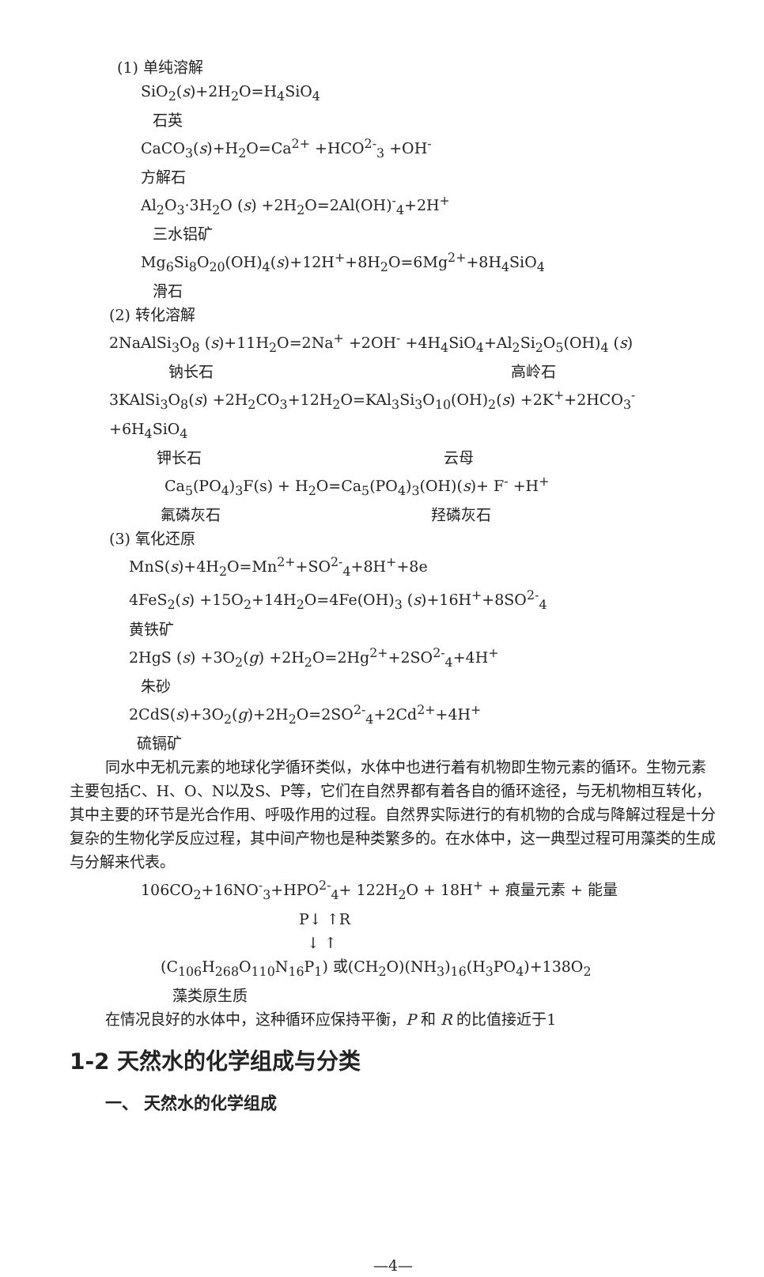(1) 单纯溶解
SiO<sub>2</sub>(s)+2H<sub>2</sub>O=H<sub>4</sub>SiO<sub>4</sub>
石英
CaCO<sub>3</sub>(s)+H<sub>2</sub>O=Ca<sup>2+</sup> +HCO<sup>2-</sup><sub>3</sub> +OH<sup>-</sup>
方解石
Al<sub>2</sub>O<sub>3</sub>·3H<sub>2</sub>O (s) +2H<sub>2</sub>O=2Al(OH)<sup>-</sup><sub>4</sub>+2H<sup>+</sup>
三水铝矿
Mg<sub>6</sub>Si<sub>8</sub>O<sub>20</sub>(OH)<sub>4</sub>(s)+12H<sup>+</sup>+8H<sub>2</sub>O=6Mg<sup>2+</sup>+8H<sub>4</sub>SiO<sub>4</sub>
滑石
(2) 转化溶解
2NaAlSi<sub>3</sub>O<sub>8</sub> (s)+11H<sub>2</sub>O=2Na<sup>+</sup> +2OH<sup>-</sup> +4H<sub>4</sub>SiO<sub>4</sub>+Al<sub>2</sub>Si<sub>2</sub>O<sub>5</sub>(OH)<sub>4</sub> (s)
钠长石 高岭石
3KAlSi<sub>3</sub>O<sub>8</sub>(s) +2H<sub>2</sub>CO<sub>3</sub>+12H<sub>2</sub>O=KAl<sub>3</sub>Si<sub>3</sub>O<sub>10</sub>(OH)<sub>2</sub>(s) +2K<sup>+</sup>+2HCO<sub>3</sub><sup>-</sup> +6H<sub>4</sub>SiO<sub>4</sub>
钾长石 云母
Ca<sub>5</sub>(PO<sub>4</sub>)<sub>3</sub>F(s) + H<sub>2</sub>O=Ca<sub>5</sub>(PO<sub>4</sub>)<sub>3</sub>(OH)(s)+ F<sup>-</sup> +H<sup>+</sup>
氟磷灰石 羟磷灰石
(3) 氧化还原
MnS(s)+4H<sub>2</sub>O=Mn<sup>2+</sup>+SO<sup>2-</sup><sub>4</sub>+8H<sup>+</sup>+8e
4FeS<sub>2</sub>(s) +15O<sub>2</sub>+14H<sub>2</sub>O=4Fe(OH)<sub>3</sub> (s)+16H<sup>+</sup>+8SO<sup>2-</sup><sub>4</sub>
黄铁矿
2HgS (s) +3O<sub>2</sub>(g) +2H<sub>2</sub>O=2Hg<sup>2+</sup>+2SO<sup>2-</sup><sub>4</sub>+4H<sup>+</sup>
朱砂
2CdS(s)+3O<sub>2</sub>(g)+2H<sub>2</sub>O=2SO<sup>2-</sup><sub>4</sub>+2Cd<sup>2+</sup>+4H<sup>+</sup>
硫镉矿
同水中无机元素的地球化学循环类似，水体中也进行着有机物即生物元素的循环。生物元素主要包括C、H、O、N以及S、P等，它们在自然界都有着各自的循环途径，与无机物相互转化，其中主要的环节是光合作用、呼吸作用的过程。自然界实际进行的有机物的合成与降解过程是十分复杂的生物化学反应过程，其中间产物也是种类繁多的。在水体中，这一典型过程可用藻类的生成与分解来代表。
106CO<sub>2</sub>+16NO<sup>-</sup><sub>3</sub>+HPO<sup>2-</sup><sub>4</sub>+ 122H<sub>2</sub>O + 18H<sup>+</sup> + 痕量元素 + 能量
P↓ ↑R
↓ ↑
(C<sub>106</sub>H<sub>268</sub>O<sub>110</sub>N<sub>16</sub>P<sub>1</sub>) 或(CH<sub>2</sub>O)(NH<sub>3</sub>)<sub>16</sub>(H<sub>3</sub>PO<sub>4</sub>)+138O<sub>2</sub>
藻类原生质
在情况良好的水体中，这种循环应保持平衡，P 和 R 的比值接近于1
1-2 天然水的化学组成与分类
一、 天然水的化学组成
—4—